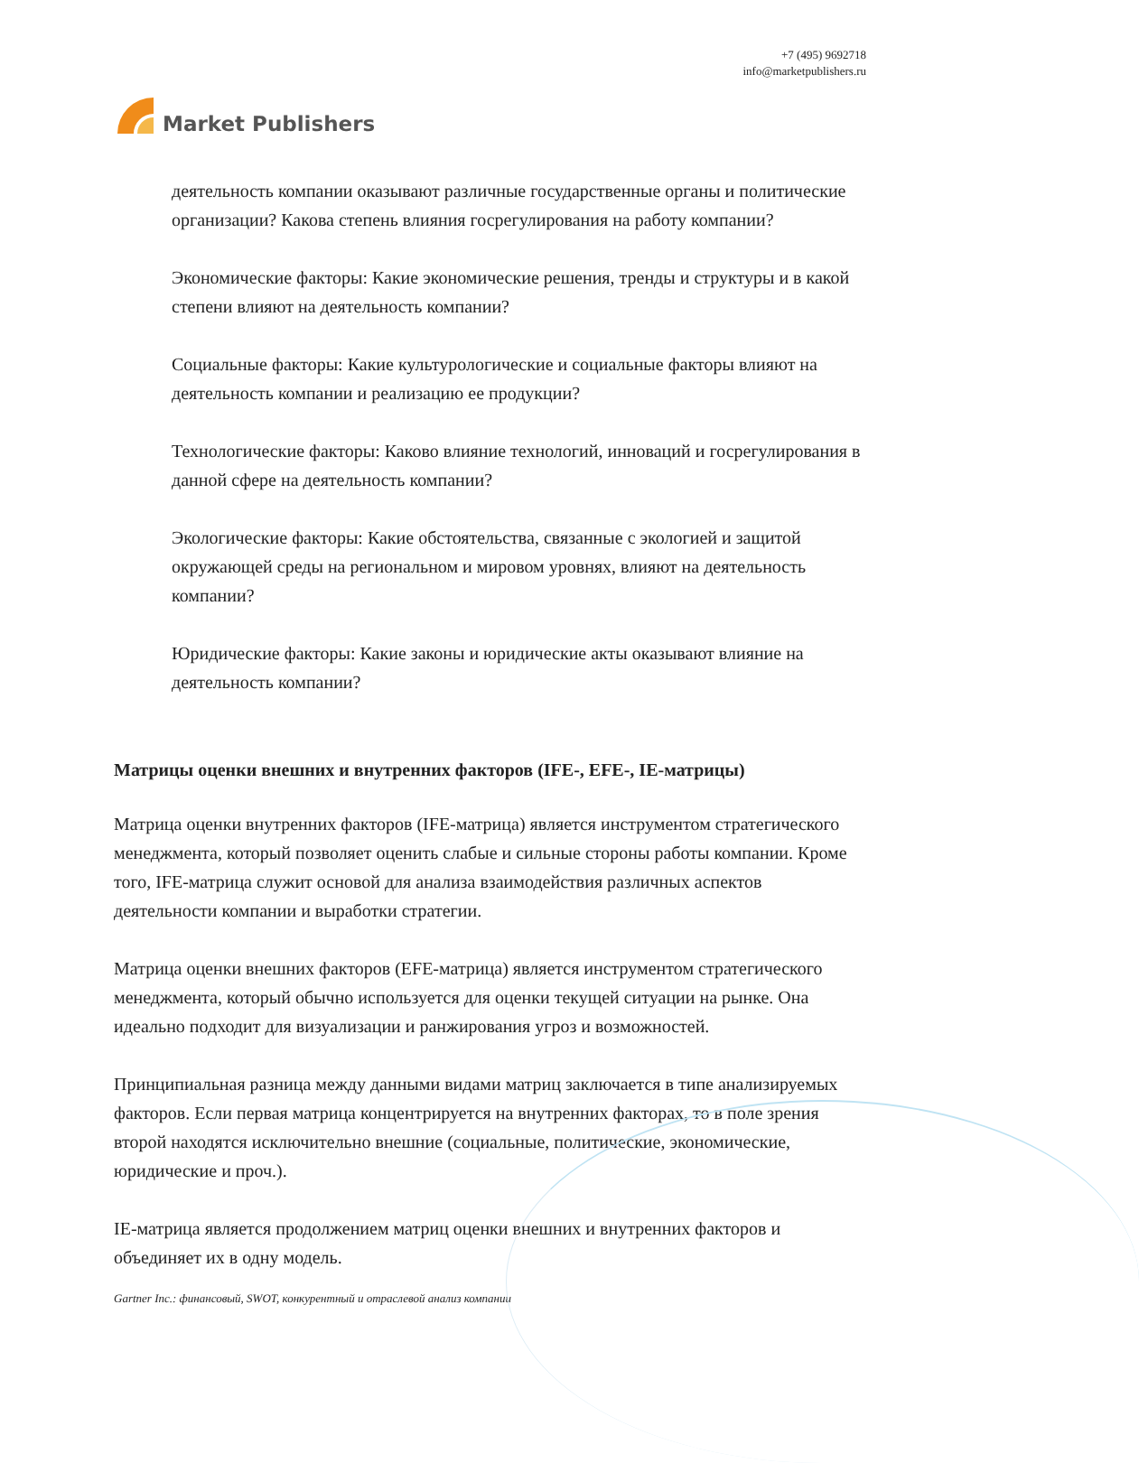Market Publishers
+7 (495) 9692718
info@marketpublishers.ru
деятельность компании оказывают различные государственные органы и политические организации? Какова степень влияния госрегулирования на работу компании?
Экономические факторы: Какие экономические решения, тренды и структуры и в какой степени влияют на деятельность компании?
Социальные факторы: Какие культурологические и социальные факторы влияют на деятельность компании и реализацию ее продукции?
Технологические факторы: Каково влияние технологий, инноваций и госрегулирования в данной сфере на деятельность компании?
Экологические факторы: Какие обстоятельства, связанные с экологией и защитой окружающей среды на региональном и мировом уровнях, влияют на деятельность компании?
Юридические факторы: Какие законы и юридические акты оказывают влияние на деятельность компании?
Матрицы оценки внешних и внутренних факторов (IFE-, EFE-, IE-матрицы)
Матрица оценки внутренних факторов (IFE-матрица) является инструментом стратегического менеджмента, который позволяет оценить слабые и сильные стороны работы компании. Кроме того, IFE-матрица служит основой для анализа взаимодействия различных аспектов деятельности компании и выработки стратегии.
Матрица оценки внешних факторов (EFE-матрица) является инструментом стратегического менеджмента, который обычно используется для оценки текущей ситуации на рынке. Она идеально подходит для визуализации и ранжирования угроз и возможностей.
Принципиальная разница между данными видами матриц заключается в типе анализируемых факторов. Если первая матрица концентрируется на внутренних факторах, то в поле зрения второй находятся исключительно внешние (социальные, политические, экономические, юридические и проч.).
IE-матрица является продолжением матриц оценки внешних и внутренних факторов и объединяет их в одну модель.
Gartner Inc.: финансовый, SWOT, конкурентный и отраслевой анализ компании